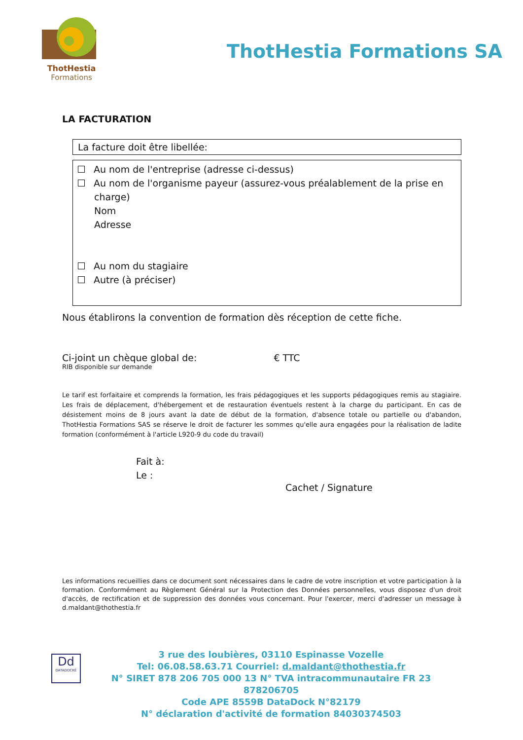ThotHestia
Formations
ThotHestia Formations SA
LA FACTURATION
La facture doit être libellée:
Au nom de l'entreprise (adresse ci-dessus)
Au nom de l'organisme payeur (assurez-vous préalablement de la prise en
charge)
Nom
Adresse
Au nom du stagiaire
Autre (à préciser)
Nous établirons la convention de formation dès réception de cette fiche.
Ci-joint un chèque global de: € TTC
RIB disponible sur demande
Le tarif est forfaitaire et comprends la formation, les frais pédagogiques et les supports pédagogiques remis au stagiaire. Les frais de déplacement, d'hébergement et de restauration éventuels restent à la charge du participant. En cas de désistement moins de 8 jours avant la date de début de la formation, d'absence totale ou partielle ou d'abandon, ThotHestia Formations SAS se réserve le droit de facturer les sommes qu'elle aura engagées pour la réalisation de ladite formation (conformément à l'article L920-9 du code du travail)
Fait à:
Le :
Cachet / Signature
Les informations recueillies dans ce document sont nécessaires dans le cadre de votre inscription et votre participation à la formation. Conformément au Règlement Général sur la Protection des Données personnelles, vous disposez d'un droit d'accès, de rectification et de suppression des données vous concernant. Pour l'exercer, merci d'adresser un message à d.maldant@thothestia.fr
Dd
DATADOCKÉ
3 rue des loubières, 03110 Espinasse Vozelle
Tel: 06.08.58.63.71 Courriel: d.maldant@thothestia.fr
N° SIRET 878 206 705 000 13 N° TVA intracommunautaire FR 23 878206705
Code APE 8559B DataDock N°82179
N° déclaration d'activité de formation 84030374503